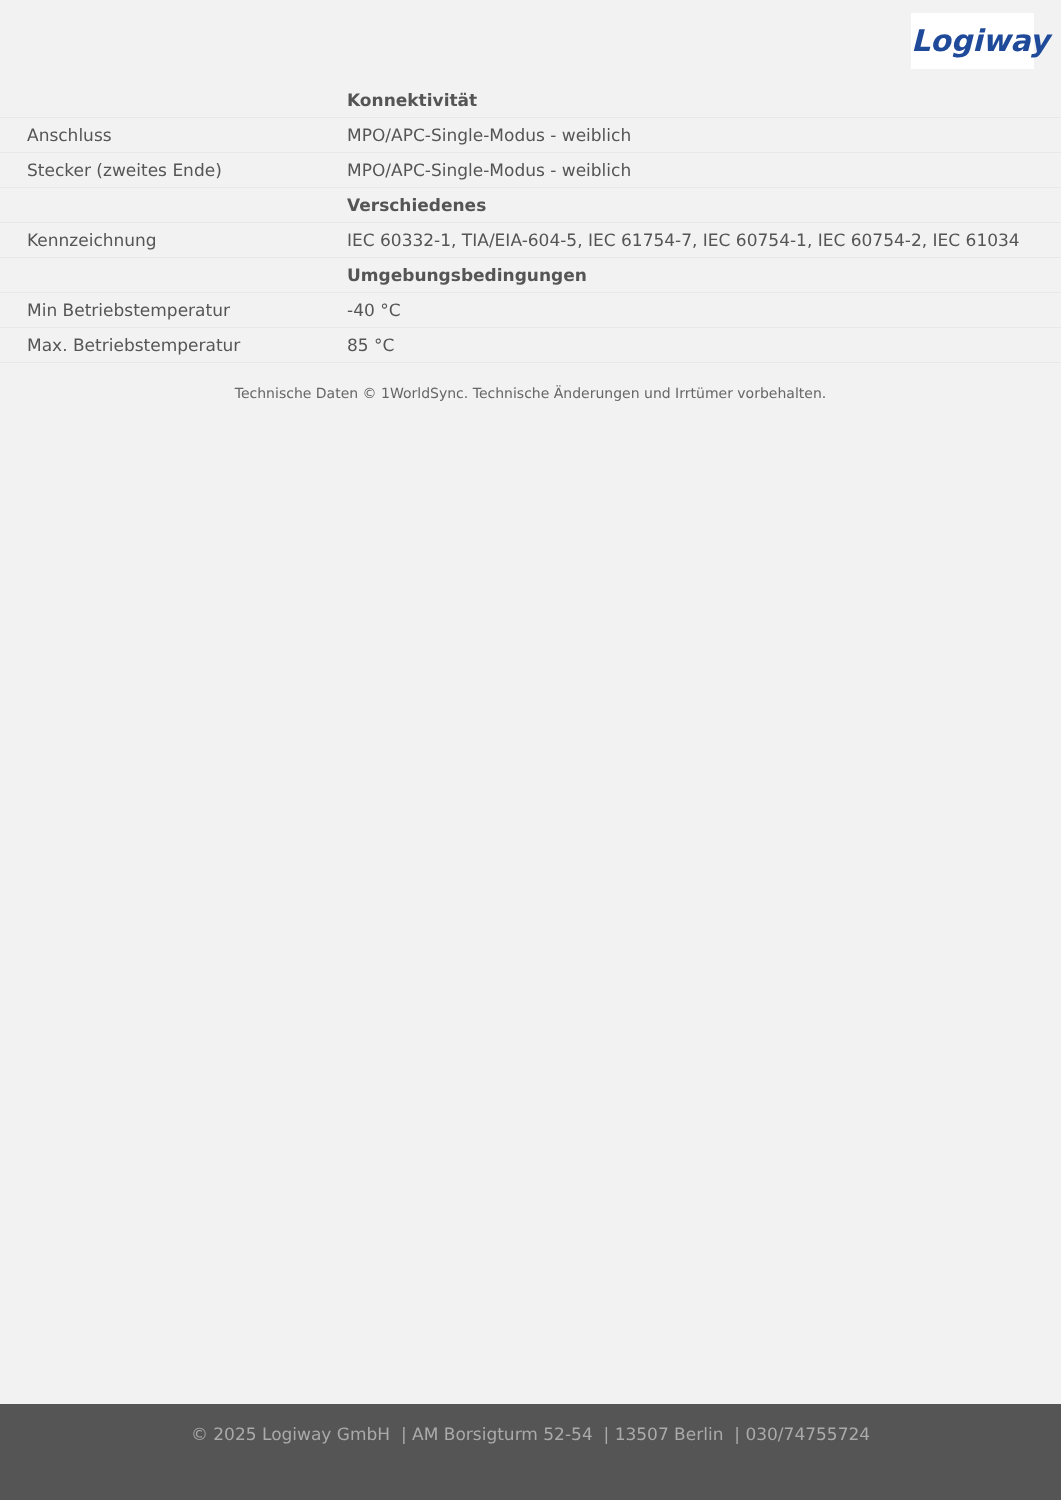Logiway
| | Konnektivität |
| Anschluss | MPO/APC-Single-Modus - weiblich |
| Stecker (zweites Ende) | MPO/APC-Single-Modus - weiblich |
| | Verschiedenes |
| Kennzeichnung | IEC 60332-1, TIA/EIA-604-5, IEC 61754-7, IEC 60754-1, IEC 60754-2, IEC 61034 |
| | Umgebungsbedingungen |
| Min Betriebstemperatur | -40 °C |
| Max. Betriebstemperatur | 85 °C |
Technische Daten © 1WorldSync. Technische Änderungen und Irrtümer vorbehalten.
© 2025 Logiway GmbH | AM Borsigturm 52-54 | 13507 Berlin | 030/74755724